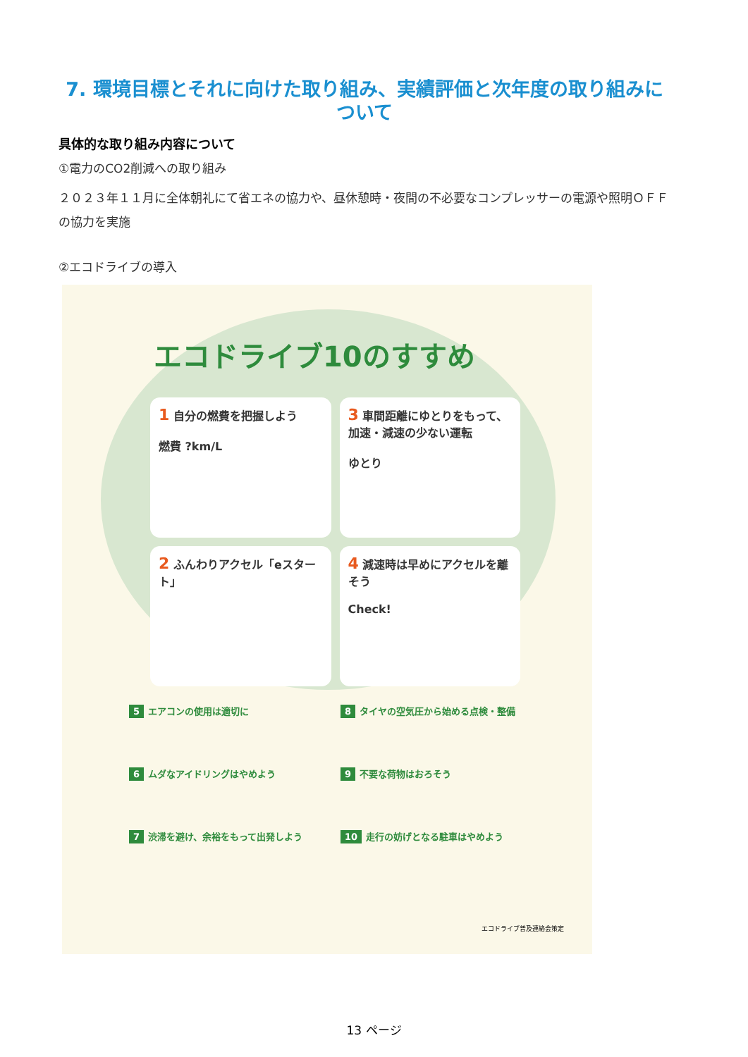7. 環境目標とそれに向けた取り組み、実績評価と次年度の取り組みについて
具体的な取り組み内容について
①電力のCO2削減への取り組み
２０２３年１１月に全体朝礼にて省エネの協力や、昼休憩時・夜間の不必要なコンプレッサーの電源や照明ＯＦＦの協力を実施
②エコドライブの導入
エコドライブ10のすすめ
1 自分の燃費を把握しよう
燃費 ?km/L
3 車間距離にゆとりをもって、加速・減速の少ない運転
ゆとり
2 ふんわりアクセル「eスタート」
4 減速時は早めにアクセルを離そう
Check!
5 エアコンの使用は適切に
8 タイヤの空気圧から始める点検・整備
6 ムダなアイドリングはやめよう
9 不要な荷物はおろそう
7 渋滞を避け、余裕をもって出発しよう
10 走行の妨げとなる駐車はやめよう
エコドライブ普及連絡会策定
13 ページ